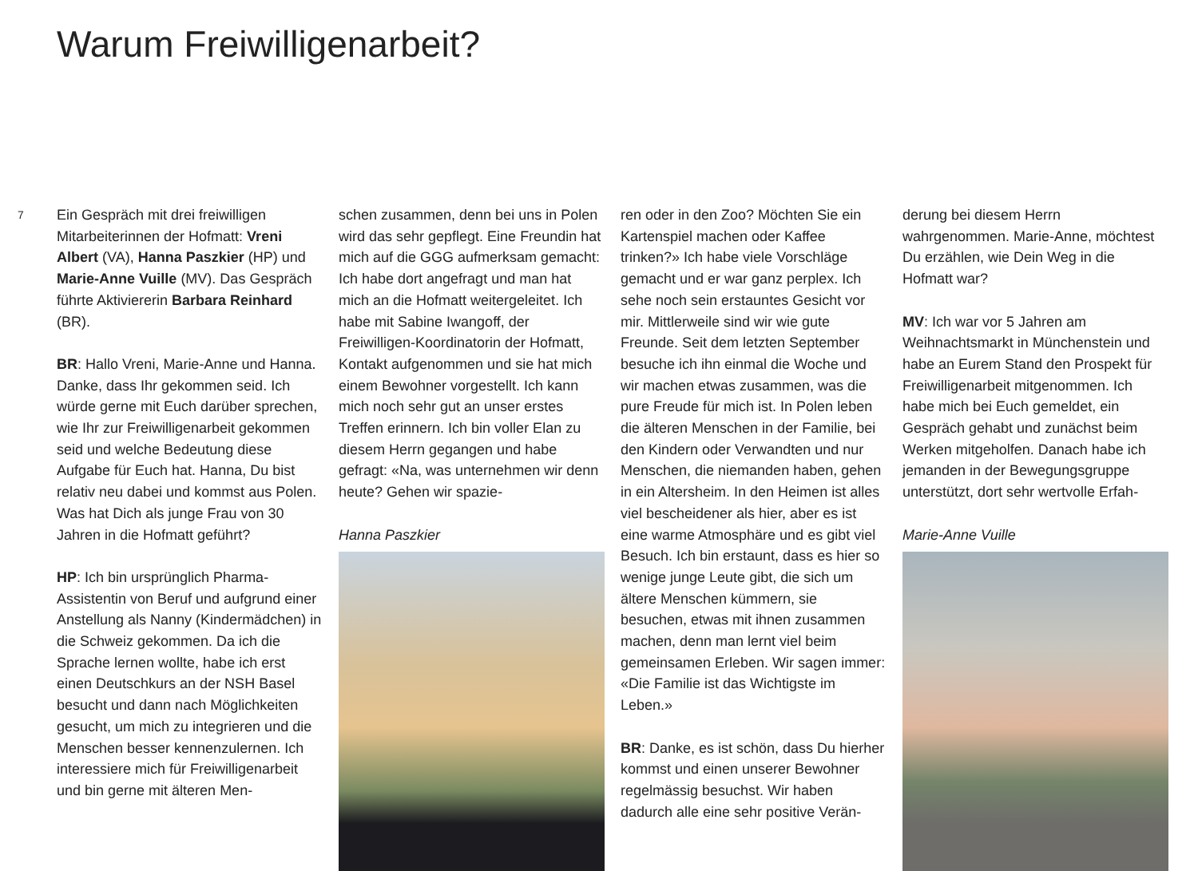Warum Freiwilligenarbeit?
7
Ein Gespräch mit drei freiwilligen Mitarbeiterinnen der Hofmatt: Vreni Albert (VA), Hanna Paszkier (HP) und Marie-Anne Vuille (MV). Das Gespräch führte Aktiviererin Barbara Reinhard (BR).
BR: Hallo Vreni, Marie-Anne und Hanna. Danke, dass Ihr gekommen seid. Ich würde gerne mit Euch darüber sprechen, wie Ihr zur Freiwilligenarbeit gekommen seid und welche Bedeutung diese Aufgabe für Euch hat. Hanna, Du bist relativ neu dabei und kommst aus Polen. Was hat Dich als junge Frau von 30 Jahren in die Hofmatt geführt?
HP: Ich bin ursprünglich Pharma-Assistentin von Beruf und aufgrund einer Anstellung als Nanny (Kindermädchen) in die Schweiz gekommen. Da ich die Sprache lernen wollte, habe ich erst einen Deutschkurs an der NSH Basel besucht und dann nach Möglichkeiten gesucht, um mich zu integrieren und die Menschen besser kennenzulernen. Ich interessiere mich für Freiwilligenarbeit und bin gerne mit älteren Men-
schen zusammen, denn bei uns in Polen wird das sehr gepflegt. Eine Freundin hat mich auf die GGG aufmerksam gemacht: Ich habe dort angefragt und man hat mich an die Hofmatt weitergeleitet. Ich habe mit Sabine Iwangoff, der Freiwilligen-Koordinatorin der Hofmatt, Kontakt aufgenommen und sie hat mich einem Bewohner vorgestellt. Ich kann mich noch sehr gut an unser erstes Treffen erinnern. Ich bin voller Elan zu diesem Herrn gegangen und habe gefragt: «Na, was unternehmen wir denn heute? Gehen wir spazie-
Hanna Paszkier
ren oder in den Zoo? Möchten Sie ein Kartenspiel machen oder Kaffee trinken?» Ich habe viele Vorschläge gemacht und er war ganz perplex. Ich sehe noch sein erstauntes Gesicht vor mir. Mittlerweile sind wir wie gute Freunde. Seit dem letzten September besuche ich ihn einmal die Woche und wir machen etwas zusammen, was die pure Freude für mich ist. In Polen leben die älteren Menschen in der Familie, bei den Kindern oder Verwandten und nur Menschen, die niemanden haben, gehen in ein Altersheim. In den Heimen ist alles viel bescheidener als hier, aber es ist eine warme Atmosphäre und es gibt viel Besuch. Ich bin erstaunt, dass es hier so wenige junge Leute gibt, die sich um ältere Menschen kümmern, sie besuchen, etwas mit ihnen zusammen machen, denn man lernt viel beim gemeinsamen Erleben. Wir sagen immer: «Die Familie ist das Wichtigste im Leben.»
BR: Danke, es ist schön, dass Du hierher kommst und einen unserer Bewohner regelmässig besuchst. Wir haben dadurch alle eine sehr positive Verän-
derung bei diesem Herrn wahrgenommen. Marie-Anne, möchtest Du erzählen, wie Dein Weg in die Hofmatt war?
MV: Ich war vor 5 Jahren am Weihnachtsmarkt in Münchenstein und habe an Eurem Stand den Prospekt für Freiwilligenarbeit mitgenommen. Ich habe mich bei Euch gemeldet, ein Gespräch gehabt und zunächst beim Werken mitgeholfen. Danach habe ich jemanden in der Bewegungsgruppe unterstützt, dort sehr wertvolle Erfah-
Marie-Anne Vuille